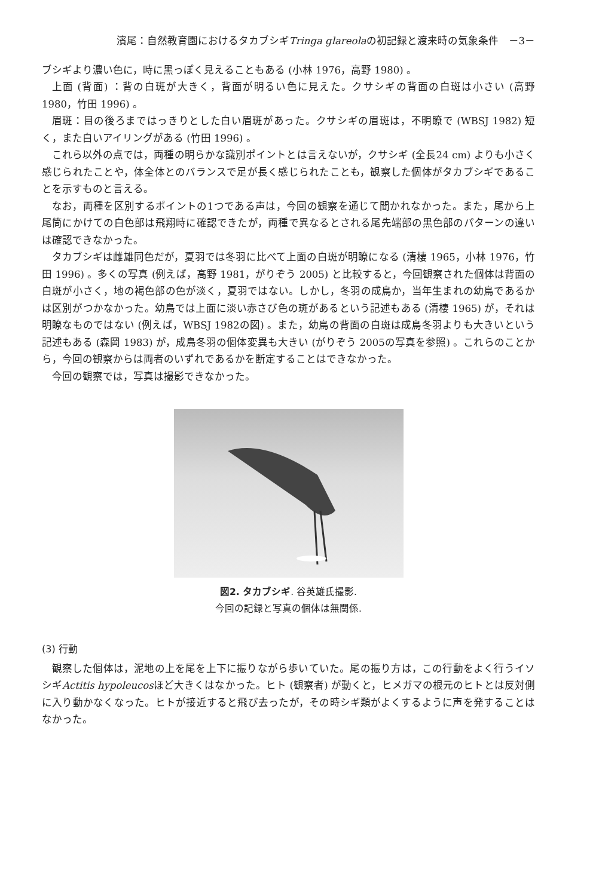濱尾：自然教育園におけるタカブシギTringa glareolaの初記録と渡来時の気象条件　－3－
ブシギより濃い色に，時に黒っぽく見えることもある (小林 1976，高野 1980) 。
上面 (背面) ：背の白斑が大きく，背面が明るい色に見えた。クサシギの背面の白斑は小さい (高野 1980，竹田 1996) 。
眉斑：目の後ろまではっきりとした白い眉斑があった。クサシギの眉斑は，不明瞭で (WBSJ 1982) 短く，また白いアイリングがある (竹田 1996) 。
これら以外の点では，両種の明らかな識別ポイントとは言えないが，クサシギ (全長24 cm) よりも小さく感じられたことや，体全体とのバランスで足が長く感じられたことも，観察した個体がタカブシギであることを示すものと言える。
なお，両種を区別するポイントの1つである声は，今回の観察を通じて聞かれなかった。また，尾から上尾筒にかけての白色部は飛翔時に確認できたが，両種で異なるとされる尾先端部の黒色部のパターンの違いは確認できなかった。
タカブシギは雌雄同色だが，夏羽では冬羽に比べて上面の白斑が明瞭になる (清棲 1965，小林 1976，竹田 1996) 。多くの写真 (例えば，高野 1981，がりぞう 2005) と比較すると，今回観察された個体は背面の白斑が小さく，地の褐色部の色が淡く，夏羽ではない。しかし，冬羽の成鳥か，当年生まれの幼鳥であるかは区別がつかなかった。幼鳥では上面に淡い赤さび色の斑があるという記述もある (清棲 1965) が，それは明瞭なものではない (例えば，WBSJ 1982の図) 。また，幼鳥の背面の白斑は成鳥冬羽よりも大きいという記述もある (森岡 1983) が，成鳥冬羽の個体変異も大きい (がりぞう 2005の写真を参照) 。これらのことから，今回の観察からは両者のいずれであるかを断定することはできなかった。
今回の観察では，写真は撮影できなかった。
図2. タカブシギ. 谷英雄氏撮影.
今回の記録と写真の個体は無関係.
(3) 行動
観察した個体は，泥地の上を尾を上下に振りながら歩いていた。尾の振り方は，この行動をよく行うイソシギActitis hypoleucosほど大きくはなかった。ヒト (観察者) が動くと，ヒメガマの根元のヒトとは反対側に入り動かなくなった。ヒトが接近すると飛び去ったが，その時シギ類がよくするように声を発することはなかった。